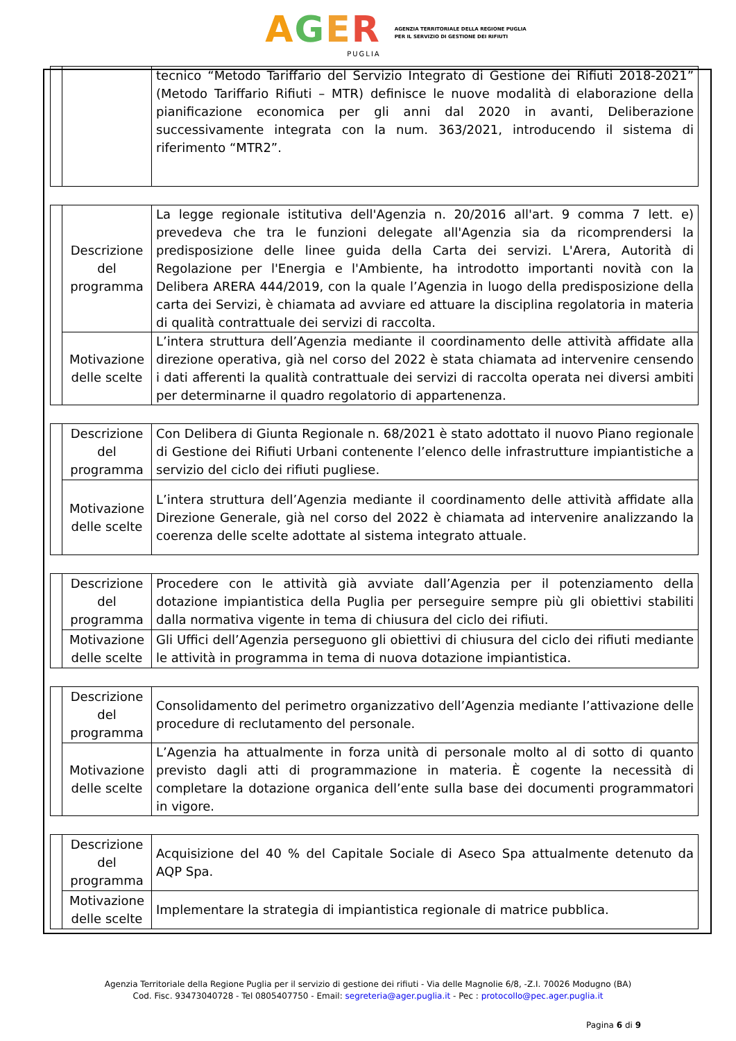AGER
PUGLIA
AGENZIA TERRITORIALE DELLA REGIONE PUGLIA
PER IL SERVIZIO DI GESTIONE DEI RIFIUTI
| | | tecnico “Metodo Tariffario del Servizio Integrato di Gestione dei Rifiuti 2018-2021” (Metodo Tariffario Rifiuti – MTR) definisce le nuove modalità di elaborazione della pianificazione economica per gli anni dal 2020 in avanti, Deliberazione successivamente integrata con la num. 363/2021, introducendo il sistema di riferimento “MTR2”. |
| | Descrizione del programma | La legge regionale istitutiva dell'Agenzia n. 20/2016 all'art. 9 comma 7 lett. e) prevedeva che tra le funzioni delegate all'Agenzia sia da ricomprendersi la predisposizione delle linee guida della Carta dei servizi. L'Arera, Autorità di Regolazione per l'Energia e l'Ambiente, ha introdotto importanti novità con la Delibera ARERA 444/2019, con la quale l’Agenzia in luogo della predisposizione della carta dei Servizi, è chiamata ad avviare ed attuare la disciplina regolatoria in materia di qualità contrattuale dei servizi di raccolta. |
| | Motivazione delle scelte | L’intera struttura dell’Agenzia mediante il coordinamento delle attività affidate alla direzione operativa, già nel corso del 2022 è stata chiamata ad intervenire censendo i dati afferenti la qualità contrattuale dei servizi di raccolta operata nei diversi ambiti per determinarne il quadro regolatorio di appartenenza. |
| | Descrizione del programma | Con Delibera di Giunta Regionale n. 68/2021 è stato adottato il nuovo Piano regionale di Gestione dei Rifiuti Urbani contenente l’elenco delle infrastrutture impiantistiche a servizio del ciclo dei rifiuti pugliese. |
| | Motivazione delle scelte | L’intera struttura dell’Agenzia mediante il coordinamento delle attività affidate alla Direzione Generale, già nel corso del 2022 è chiamata ad intervenire analizzando la coerenza delle scelte adottate al sistema integrato attuale. |
| | Descrizione del programma | Procedere con le attività già avviate dall’Agenzia per il potenziamento della dotazione impiantistica della Puglia per perseguire sempre più gli obiettivi stabiliti dalla normativa vigente in tema di chiusura del ciclo dei rifiuti. |
| | Motivazione delle scelte | Gli Uffici dell’Agenzia perseguono gli obiettivi di chiusura del ciclo dei rifiuti mediante le attività in programma in tema di nuova dotazione impiantistica. |
| | Descrizione del programma | Consolidamento del perimetro organizzativo dell’Agenzia mediante l’attivazione delle procedure di reclutamento del personale. |
| | Motivazione delle scelte | L’Agenzia ha attualmente in forza unità di personale molto al di sotto di quanto previsto dagli atti di programmazione in materia. È cogente la necessità di completare la dotazione organica dell’ente sulla base dei documenti programmatori in vigore. |
| | Descrizione del programma | Acquisizione del 40 % del Capitale Sociale di Aseco Spa attualmente detenuto da AQP Spa. |
| | Motivazione delle scelte | Implementare la strategia di impiantistica regionale di matrice pubblica. |
Agenzia Territoriale della Regione Puglia per il servizio di gestione dei rifiuti - Via delle Magnolie 6/8, -Z.I. 70026 Modugno (BA)
Cod. Fisc. 93473040728 - Tel 0805407750 - Email: segreteria@ager.puglia.it - Pec : protocollo@pec.ager.puglia.it
Pagina 6 di 9